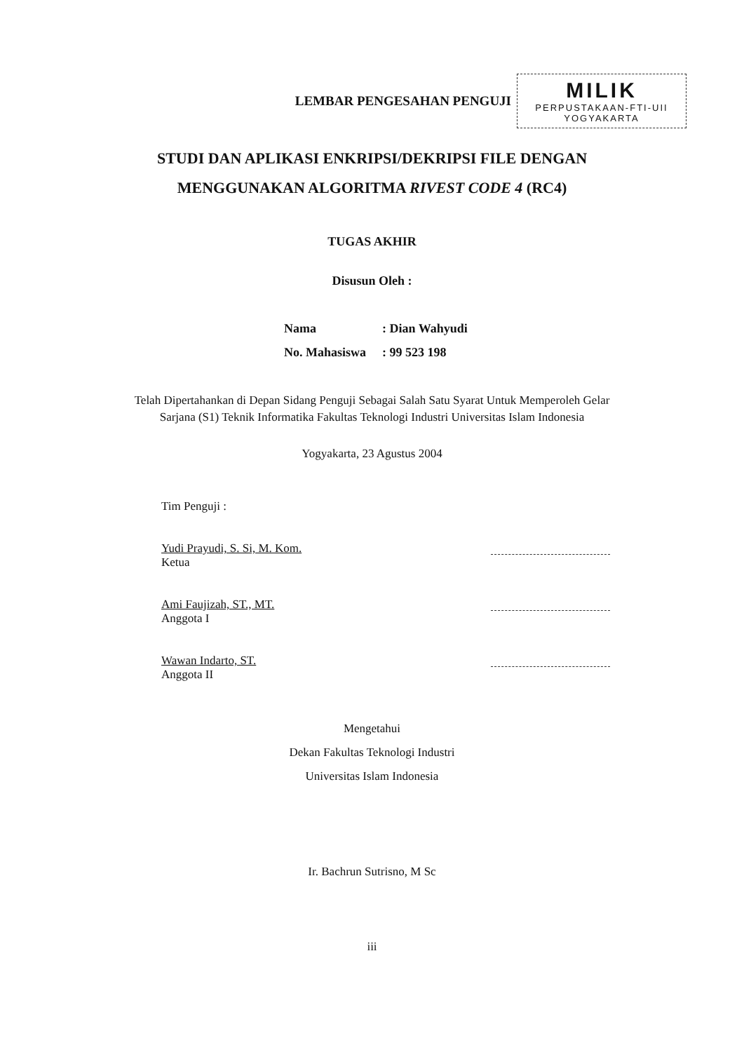LEMBAR PENGESAHAN PENGUJI
MILIK
PERPUSTAKAAN-FTI-UII
YOGYAKARTA
STUDI DAN APLIKASI ENKRIPSI/DEKRIPSI FILE DENGAN
MENGGUNAKAN ALGORITMA RIVEST CODE 4 (RC4)
TUGAS AKHIR
Disusun Oleh :
Nama: Dian Wahyudi
No. Mahasiswa: 99 523 198
Telah Dipertahankan di Depan Sidang Penguji Sebagai Salah Satu Syarat Untuk Memperoleh Gelar Sarjana (S1) Teknik Informatika Fakultas Teknologi Industri Universitas Islam Indonesia
Yogyakarta, 23 Agustus 2004
Tim Penguji :
Yudi Prayudi, S. Si, M. Kom.
Ketua
Ami Faujizah, ST., MT.
Anggota I
Wawan Indarto, ST.
Anggota II
Mengetahui
Dekan Fakultas Teknologi Industri
Universitas Islam Indonesia
Ir. Bachrun Sutrisno, M Sc
iii